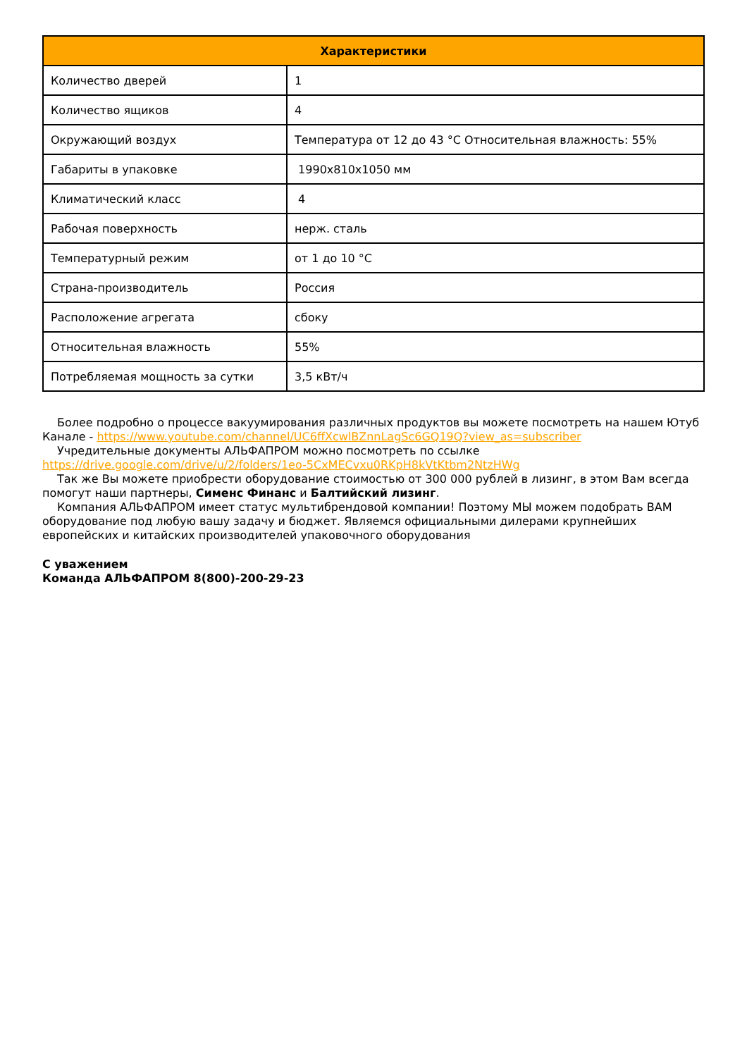| Характеристики | |
| --- | --- |
| Количество дверей | 1 |
| Количество ящиков | 4 |
| Окружающий воздух | Температура от 12 до 43 °C Относительная влажность: 55% |
| Габариты в упаковке | 1990x810x1050 мм |
| Климатический класс | 4 |
| Рабочая поверхность | нерж. сталь |
| Температурный режим | от 1 до 10 °C |
| Страна-производитель | Россия |
| Расположение агрегата | сбоку |
| Относительная влажность | 55% |
| Потребляемая мощность за сутки | 3,5 кВт/ч |
Более подробно о процессе вакуумирования различных продуктов вы можете посмотреть на нашем Ютуб Канале - https://www.youtube.com/channel/UC6ffXcwlBZnnLagSc6GQ19Q?view_as=subscriber
Учредительные документы АЛЬФАПРОМ можно посмотреть по ссылке https://drive.google.com/drive/u/2/folders/1eo-5CxMECvxu0RKpH8kVtKtbm2NtzHWg
Так же Вы можете приобрести оборудование стоимостью от 300 000 рублей в лизинг, в этом Вам всегда помогут наши партнеры, Сименс Финанс и Балтийский лизинг.
Компания АЛЬФАПРОМ имеет статус мультибрендовой компании! Поэтому МЫ можем подобрать ВАМ оборудование под любую вашу задачу и бюджет. Являемся официальными дилерами крупнейших европейских и китайских производителей упаковочного оборудования
С уважением
Команда АЛЬФАПРОМ 8(800)-200-29-23